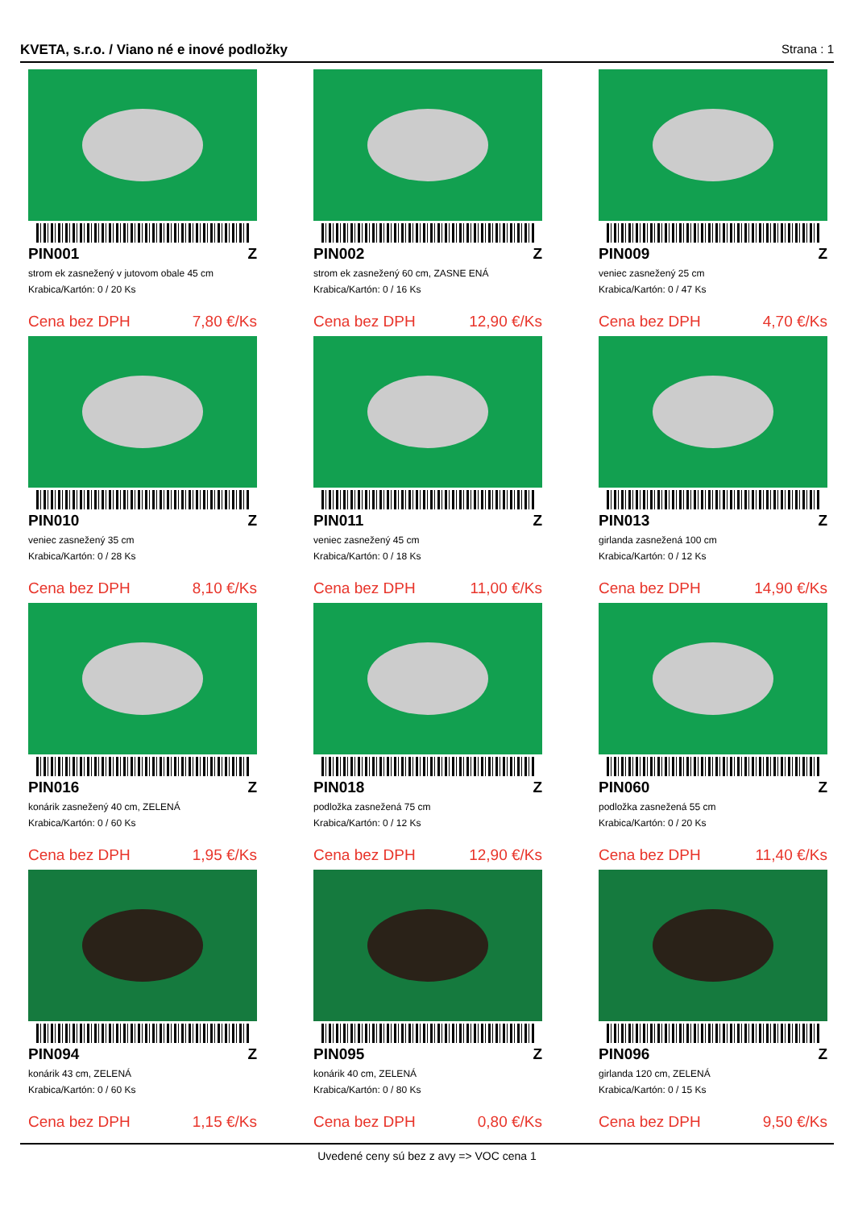KVETA, s.r.o. / Viano né e inové podložky Strana : 1
PIN001 Z
strom ek zasnežený v jutovom obale 45 cm
Krabica/Kartón: 0 / 20 Ks
Cena bez DPH 7,80 €/Ks
PIN002 Z
strom ek zasnežený 60 cm, ZASNE ENÁ
Krabica/Kartón: 0 / 16 Ks
Cena bez DPH 12,90 €/Ks
PIN009 Z
veniec zasnežený 25 cm
Krabica/Kartón: 0 / 47 Ks
Cena bez DPH 4,70 €/Ks
PIN010 Z
veniec zasnežený 35 cm
Krabica/Kartón: 0 / 28 Ks
Cena bez DPH 8,10 €/Ks
PIN011 Z
veniec zasnežený 45 cm
Krabica/Kartón: 0 / 18 Ks
Cena bez DPH 11,00 €/Ks
PIN013 Z
girlanda zasnežená 100 cm
Krabica/Kartón: 0 / 12 Ks
Cena bez DPH 14,90 €/Ks
PIN016 Z
konárik zasnežený 40 cm, ZELENÁ
Krabica/Kartón: 0 / 60 Ks
Cena bez DPH 1,95 €/Ks
PIN018 Z
podložka zasnežená 75 cm
Krabica/Kartón: 0 / 12 Ks
Cena bez DPH 12,90 €/Ks
PIN060 Z
podložka zasnežená 55 cm
Krabica/Kartón: 0 / 20 Ks
Cena bez DPH 11,40 €/Ks
PIN094 Z
konárik 43 cm, ZELENÁ
Krabica/Kartón: 0 / 60 Ks
Cena bez DPH 1,15 €/Ks
PIN095 Z
konárik 40 cm, ZELENÁ
Krabica/Kartón: 0 / 80 Ks
Cena bez DPH 0,80 €/Ks
PIN096 Z
girlanda 120 cm, ZELENÁ
Krabica/Kartón: 0 / 15 Ks
Cena bez DPH 9,50 €/Ks
Uvedené ceny sú bez z avy => VOC cena 1